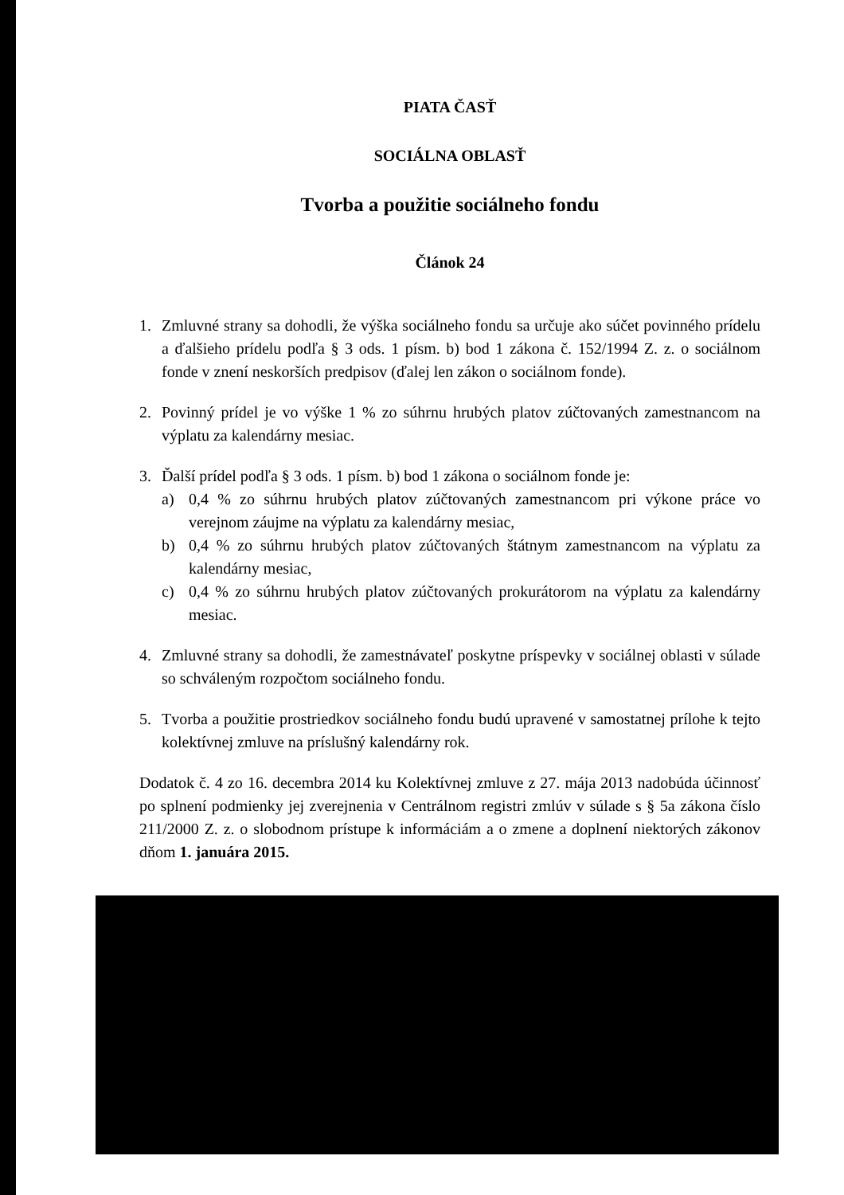PIATA ČASŤ
SOCIÁLNA OBLASŤ
Tvorba a použitie sociálneho fondu
Článok 24
1. Zmluvné strany sa dohodli, že výška sociálneho fondu sa určuje ako súčet povinného prídelu a ďalšieho prídelu podľa § 3 ods. 1 písm. b) bod 1 zákona č. 152/1994 Z. z. o sociálnom fonde v znení neskorších predpisov (ďalej len zákon o sociálnom fonde).
2. Povinný prídel je vo výške 1 % zo súhrnu hrubých platov zúčtovaných zamestnancom na výplatu za kalendárny mesiac.
3. Ďalší prídel podľa § 3 ods. 1 písm. b) bod 1 zákona o sociálnom fonde je:
a) 0,4 % zo súhrnu hrubých platov zúčtovaných zamestnancom pri výkone práce vo verejnom záujme na výplatu za kalendárny mesiac,
b) 0,4 % zo súhrnu hrubých platov zúčtovaných štátnym zamestnancom na výplatu za kalendárny mesiac,
c) 0,4 % zo súhrnu hrubých platov zúčtovaných prokurátorom na výplatu za kalendárny mesiac.
4. Zmluvné strany sa dohodli, že zamestnávateľ poskytne príspevky v sociálnej oblasti v súlade so schváleným rozpočtom sociálneho fondu.
5. Tvorba a použitie prostriedkov sociálneho fondu budú upravené v samostatnej prílohe k tejto kolektívnej zmluve na príslušný kalendárny rok.
Dodatok č. 4 zo 16. decembra 2014 ku Kolektívnej zmluve z 27. mája 2013 nadobúda účinnosť po splnení podmienky jej zverejnenia v Centrálnom registri zmlúv v súlade s § 5a zákona číslo 211/2000 Z. z. o slobodnom prístupe k informáciám a o zmene a doplnení niektorých zákonov dňom 1. januára 2015.